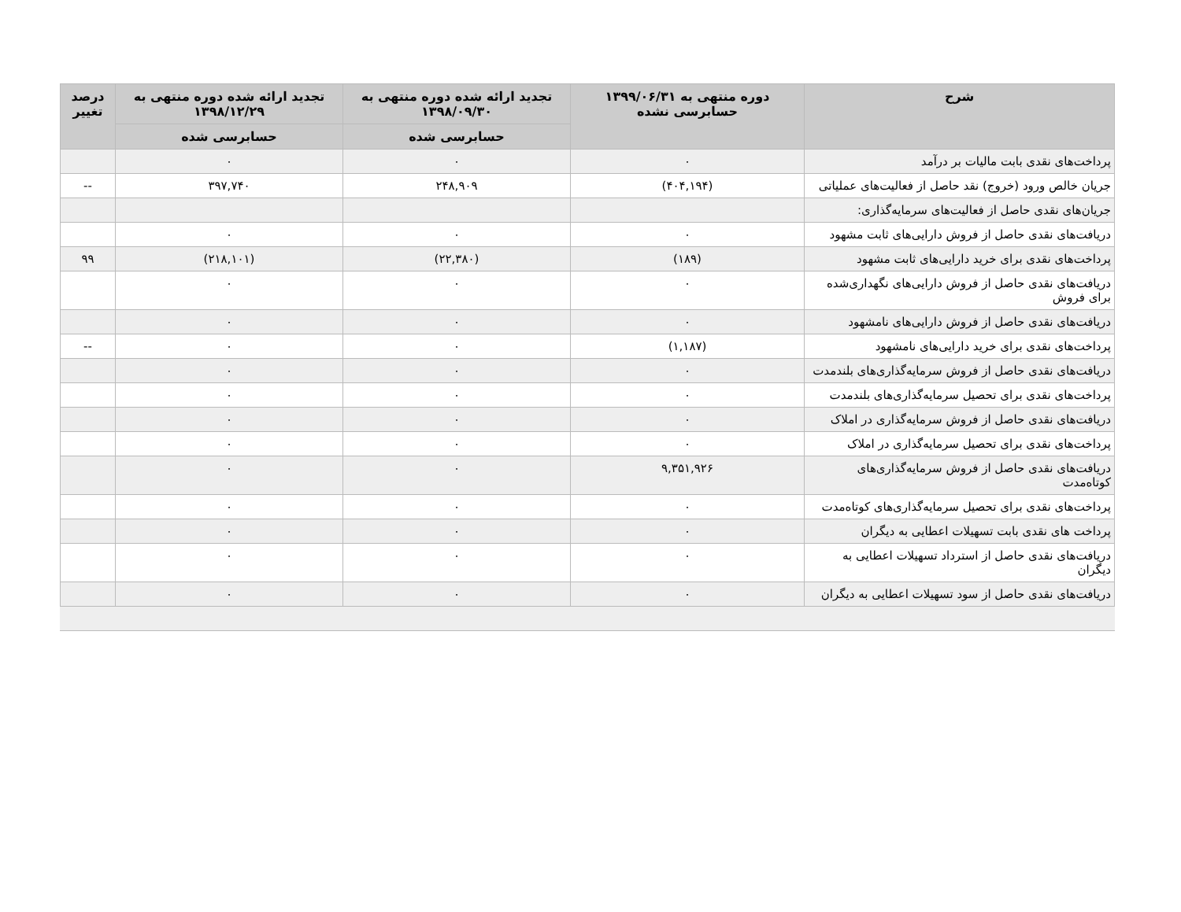| شرح | دوره منتهی به ۱۳۹۹/۰۶/۳۱ حسابرسی نشده | تجدید ارائه شده دوره منتهی به ۱۳۹۸/۰۹/۳۰ | تجدید ارائه شده دوره منتهی به ۱۳۹۸/۱۲/۲۹ | درصد تغییر |
| --- | --- | --- | --- | --- |
| | | حسابرسی شده | حسابرسی شده | |
| پرداخت‌های نقدی بابت مالیات بر درآمد | ۰ | ۰ | ۰ | |
| جریان خالص ورود (خروج) نقد حاصل از فعالیت‌های عملیاتی | (۴۰۴,۱۹۴) | ۲۴۸,۹۰۹ | ۳۹۷,۷۴۰ | -- |
| جریان‌های نقدی حاصل از فعالیت‌های سرمایه‌گذاری: | | | | |
| دریافت‌های نقدی حاصل از فروش دارایی‌های ثابت مشهود | ۰ | ۰ | ۰ | |
| پرداخت‌های نقدی برای خرید دارایی‌های ثابت مشهود | (۱۸۹) | (۲۲,۳۸۰) | (۲۱۸,۱۰۱) | ۹۹ |
| دریافت‌های نقدی حاصل از فروش دارایی‌های نگهداری‌شده برای فروش | ۰ | ۰ | ۰ | |
| دریافت‌های نقدی حاصل از فروش دارایی‌های نامشهود | ۰ | ۰ | ۰ | |
| پرداخت‌های نقدی برای خرید دارایی‌های نامشهود | (۱,۱۸۷) | ۰ | ۰ | -- |
| دریافت‌های نقدی حاصل از فروش سرمایه‌گذاری‌های بلندمدت | ۰ | ۰ | ۰ | |
| پرداخت‌های نقدی برای تحصیل سرمایه‌گذاری‌های بلندمدت | ۰ | ۰ | ۰ | |
| دریافت‌های نقدی حاصل از فروش سرمایه‌گذاری در املاک | ۰ | ۰ | ۰ | |
| پرداخت‌های نقدی برای تحصیل سرمایه‌گذاری در املاک | ۰ | ۰ | ۰ | |
| دریافت‌های نقدی حاصل از فروش سرمایه‌گذاری‌های کوتاه‌مدت | ۹,۳۵۱,۹۲۶ | ۰ | ۰ | |
| پرداخت‌های نقدی برای تحصیل سرمایه‌گذاری‌های کوتاه‌مدت | ۰ | ۰ | ۰ | |
| پرداخت های نقدی بابت تسهیلات اعطایی به دیگران | ۰ | ۰ | ۰ | |
| دریافت‌های نقدی حاصل از استرداد تسهیلات اعطایی به دیگران | ۰ | ۰ | ۰ | |
| دریافت‌های نقدی حاصل از سود تسهیلات اعطایی به دیگران | ۰ | ۰ | ۰ | |